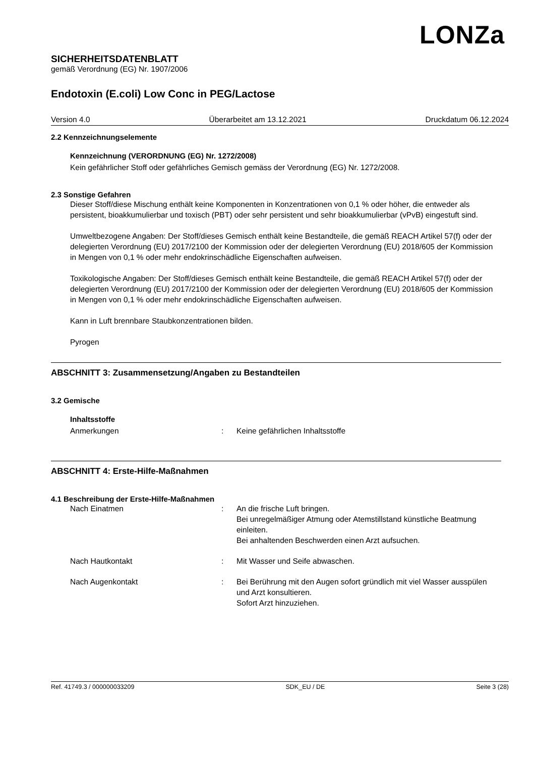LONZa
SICHERHEITSDATENBLATT
gemäß Verordnung (EG) Nr. 1907/2006
Endotoxin (E.coli) Low Conc in PEG/Lactose
Version 4.0 Überarbeitet am 13.12.2021 Druckdatum 06.12.2024
2.2 Kennzeichnungselemente
Kennzeichnung (VERORDNUNG (EG) Nr. 1272/2008)
Kein gefährlicher Stoff oder gefährliches Gemisch gemäss der Verordnung (EG) Nr. 1272/2008.
2.3 Sonstige Gefahren
Dieser Stoff/diese Mischung enthält keine Komponenten in Konzentrationen von 0,1 % oder höher, die entweder als persistent, bioakkumulierbar und toxisch (PBT) oder sehr persistent und sehr bioakkumulierbar (vPvB) eingestuft sind.
Umweltbezogene Angaben: Der Stoff/dieses Gemisch enthält keine Bestandteile, die gemäß REACH Artikel 57(f) oder der delegierten Verordnung (EU) 2017/2100 der Kommission oder der delegierten Verordnung (EU) 2018/605 der Kommission in Mengen von 0,1 % oder mehr endokrinschädliche Eigenschaften aufweisen.
Toxikologische Angaben: Der Stoff/dieses Gemisch enthält keine Bestandteile, die gemäß REACH Artikel 57(f) oder der delegierten Verordnung (EU) 2017/2100 der Kommission oder der delegierten Verordnung (EU) 2018/605 der Kommission in Mengen von 0,1 % oder mehr endokrinschädliche Eigenschaften aufweisen.
Kann in Luft brennbare Staubkonzentrationen bilden.
Pyrogen
ABSCHNITT 3: Zusammensetzung/Angaben zu Bestandteilen
3.2 Gemische
Inhaltsstoffe
Anmerkungen: Keine gefährlichen Inhaltsstoffe
ABSCHNITT 4: Erste-Hilfe-Maßnahmen
4.1 Beschreibung der Erste-Hilfe-Maßnahmen
Nach Einatmen: An die frische Luft bringen.
Bei unregelmäßiger Atmung oder Atemstillstand künstliche Beatmung einleiten.
Bei anhaltenden Beschwerden einen Arzt aufsuchen.
Nach Hautkontakt: Mit Wasser und Seife abwaschen.
Nach Augenkontakt: Bei Berührung mit den Augen sofort gründlich mit viel Wasser ausspülen und Arzt konsultieren.
Sofort Arzt hinzuziehen.
Ref. 41749.3 / 000000033209 SDK_EU / DE Seite 3 (28)